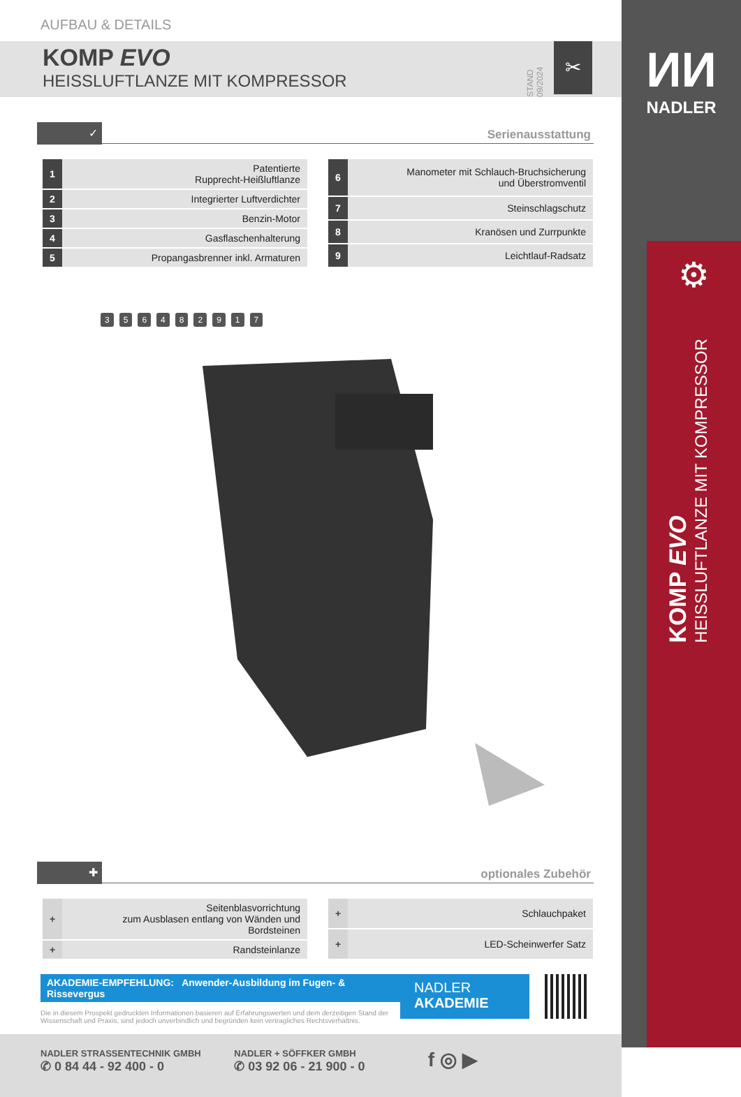AUFBAU & DETAILS
KOMP EVO
HEISSLUFTLANZE MIT KOMPRESSOR
STAND 09/2024
✂
✓ Serienausstattung
| 1 | Patentierte Rupprecht-Heißluftlanze |
| 2 | Integrierter Luftverdichter |
| 3 | Benzin-Motor |
| 4 | Gasflaschenhalterung |
| 5 | Propangasbrenner inkl. Armaturen |
| 6 | Manometer mit Schlauch-Bruchsicherung und Überstromventil |
| 7 | Steinschlagschutz |
| 8 | Kranösen und Zurrpunkte |
| 9 | Leichtlauf-Radsatz |
356482917
✚ optionales Zubehör
| + | Seitenblasvorrichtung zum Ausblasen entlang von Wänden und Bordsteinen |
| + | Randsteinlanze |
| + | Schlauchpaket |
| + | LED-Scheinwerfer Satz |
AKADEMIE-EMPFEHLUNG: Anwender-Ausbildung im Fugen- & Rissevergus
Die in diesem Prospekt gedruckten Informationen basieren auf Erfahrungswerten und dem derzeitigen Stand der Wissenschaft und Praxis, sind jedoch unverbindlich und begründen kein vertragliches Rechtsverhältnis.
NADLER
AKADEMIE
NADLER STRASSENTECHNIK GMBH
✆ 0 84 44 - 92 400 - 0
NADLER + SÖFFKER GMBH
✆ 03 92 06 - 21 900 - 0
f ◎ ▶
ИИ
NADLER
⚙
KOMP EVO
HEISSLUFTLANZE MIT KOMPRESSOR